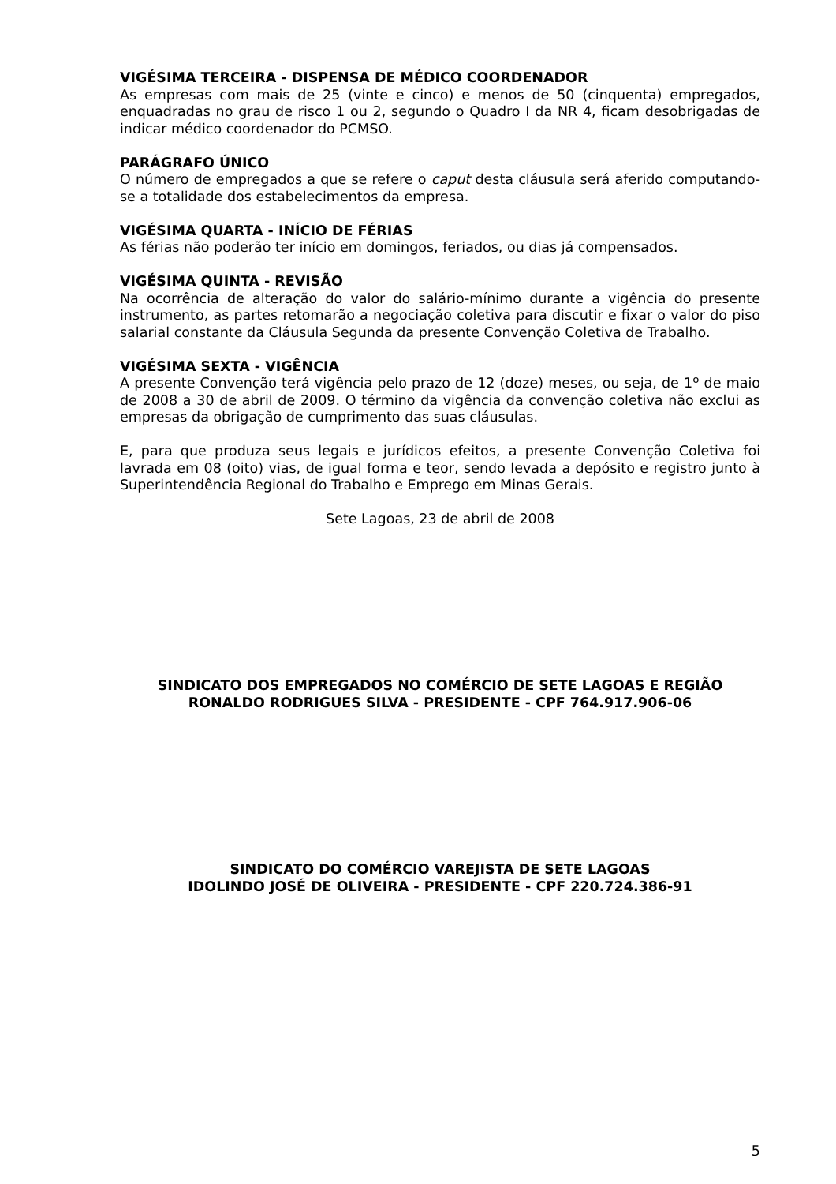VIGÉSIMA TERCEIRA - DISPENSA DE MÉDICO COORDENADOR
As empresas com mais de 25 (vinte e cinco) e menos de 50 (cinquenta) empregados, enquadradas no grau de risco 1 ou 2, segundo o Quadro I da NR 4, ficam desobrigadas de indicar médico coordenador do PCMSO.
PARÁGRAFO ÚNICO
O número de empregados a que se refere o caput desta cláusula será aferido computando-se a totalidade dos estabelecimentos da empresa.
VIGÉSIMA QUARTA - INÍCIO DE FÉRIAS
As férias não poderão ter início em domingos, feriados, ou dias já compensados.
VIGÉSIMA QUINTA - REVISÃO
Na ocorrência de alteração do valor do salário-mínimo durante a vigência do presente instrumento, as partes retomarão a negociação coletiva para discutir e fixar o valor do piso salarial constante da Cláusula Segunda da presente Convenção Coletiva de Trabalho.
VIGÉSIMA SEXTA - VIGÊNCIA
A presente Convenção terá vigência pelo prazo de 12 (doze) meses, ou seja, de 1º de maio de 2008 a 30 de abril de 2009. O término da vigência da convenção coletiva não exclui as empresas da obrigação de cumprimento das suas cláusulas.
E, para que produza seus legais e jurídicos efeitos, a presente Convenção Coletiva foi lavrada em 08 (oito) vias, de igual forma e teor, sendo levada a depósito e registro junto à Superintendência Regional do Trabalho e Emprego em Minas Gerais.
Sete Lagoas, 23 de abril de 2008
SINDICATO DOS EMPREGADOS NO COMÉRCIO DE SETE LAGOAS E REGIÃO
RONALDO RODRIGUES SILVA - PRESIDENTE - CPF 764.917.906-06
SINDICATO DO COMÉRCIO VAREJISTA DE SETE LAGOAS
IDOLINDO JOSÉ DE OLIVEIRA - PRESIDENTE - CPF 220.724.386-91
5